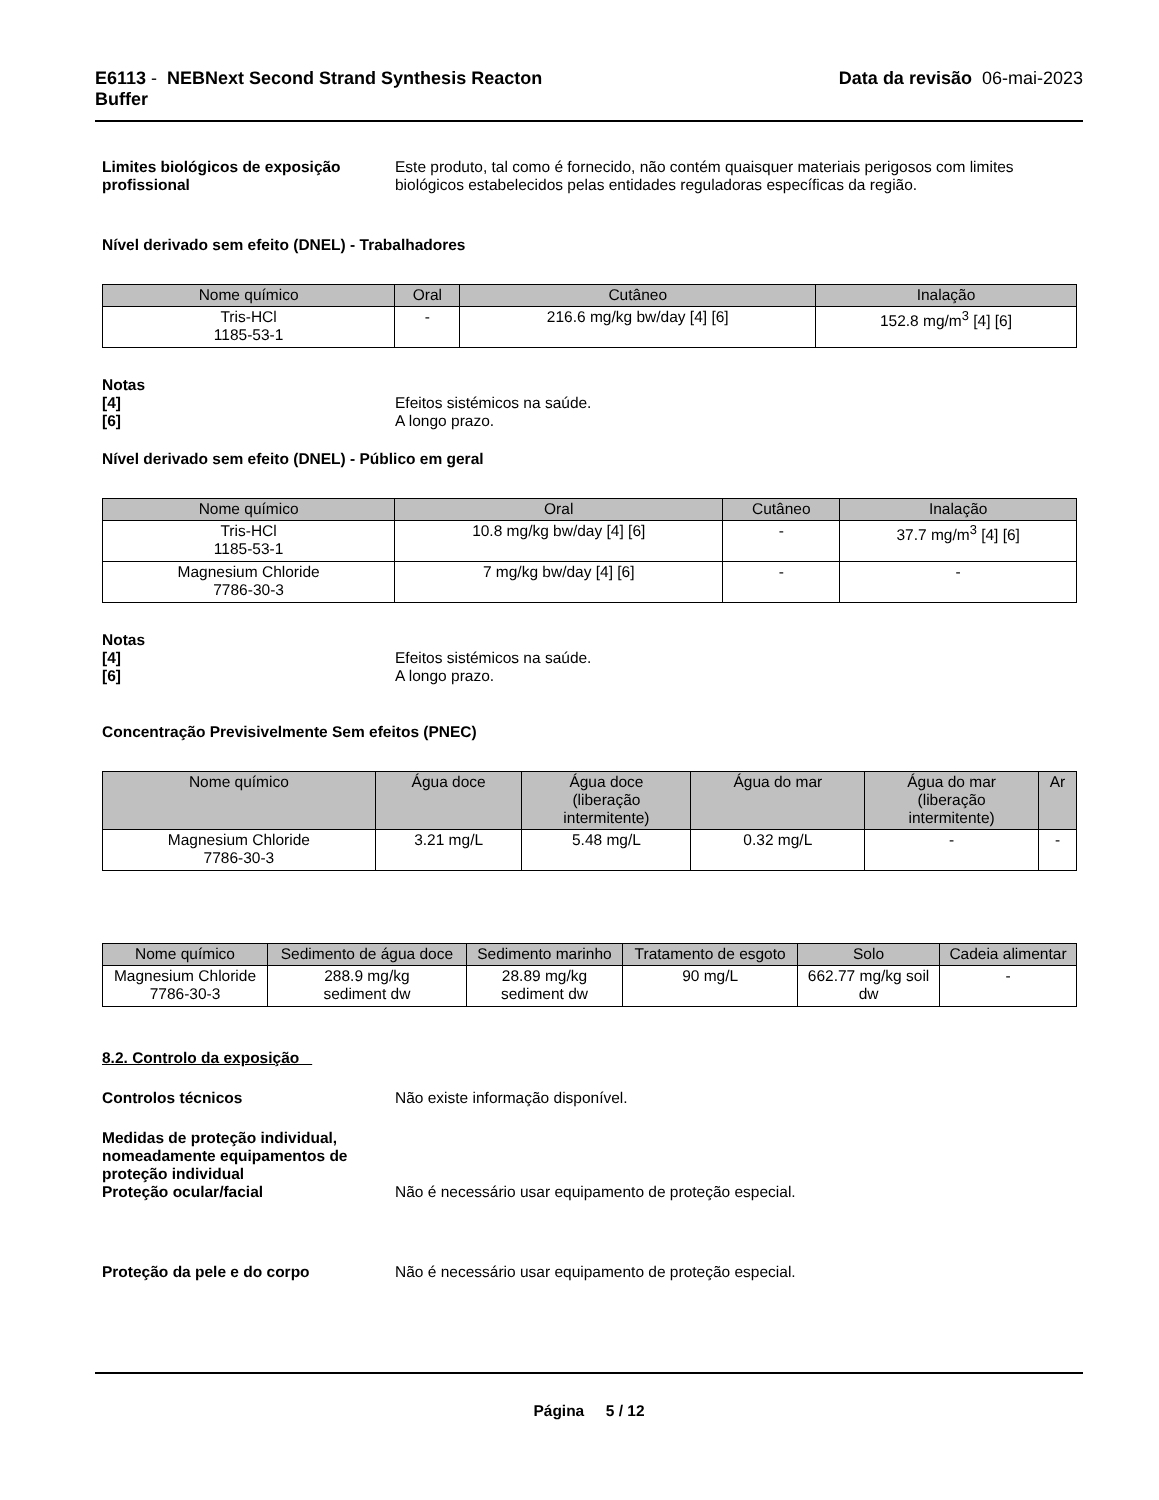E6113 - NEBNext Second Strand Synthesis Reacton
Buffer
Data da revisão 06-mai-2023
Limites biológicos de exposição profissional
Este produto, tal como é fornecido, não contém quaisquer materiais perigosos com limites biológicos estabelecidos pelas entidades reguladoras específicas da região.
Nível derivado sem efeito (DNEL) - Trabalhadores
| Nome químico | Oral | Cutâneo | Inalação |
| --- | --- | --- | --- |
| Tris-HCl 1185-53-1 | - | 216.6 mg/kg bw/day [4] [6] | 152.8 mg/m<sup>3</sup> [4] [6] |
Notas
[4] Efeitos sistémicos na saúde.
[6] A longo prazo.
Nível derivado sem efeito (DNEL) - Público em geral
| Nome químico | Oral | Cutâneo | Inalação |
| --- | --- | --- | --- |
| Tris-HCl 1185-53-1 | 10.8 mg/kg bw/day [4] [6] | - | 37.7 mg/m<sup>3</sup> [4] [6] |
| Magnesium Chloride 7786-30-3 | 7 mg/kg bw/day [4] [6] | - | - |
Notas
[4] Efeitos sistémicos na saúde.
[6] A longo prazo.
Concentração Previsivelmente Sem efeitos (PNEC)
| Nome químico | Água doce | Água doce (liberação intermitente) | Água do mar | Água do mar (liberação intermitente) | Ar |
| --- | --- | --- | --- | --- | --- |
| Magnesium Chloride 7786-30-3 | 3.21 mg/L | 5.48 mg/L | 0.32 mg/L | - | - |
| Nome químico | Sedimento de água doce | Sedimento marinho | Tratamento de esgoto | Solo | Cadeia alimentar |
| --- | --- | --- | --- | --- | --- |
| Magnesium Chloride 7786-30-3 | 288.9 mg/kg sediment dw | 28.89 mg/kg sediment dw | 90 mg/L | 662.77 mg/kg soil dw | - |
8.2. Controlo da exposição
Controlos técnicos Não existe informação disponível.
Medidas de proteção individual, nomeadamente equipamentos de proteção individual
Proteção ocular/facial Não é necessário usar equipamento de proteção especial.
Proteção da pele e do corpo Não é necessário usar equipamento de proteção especial.
Página 5 / 12